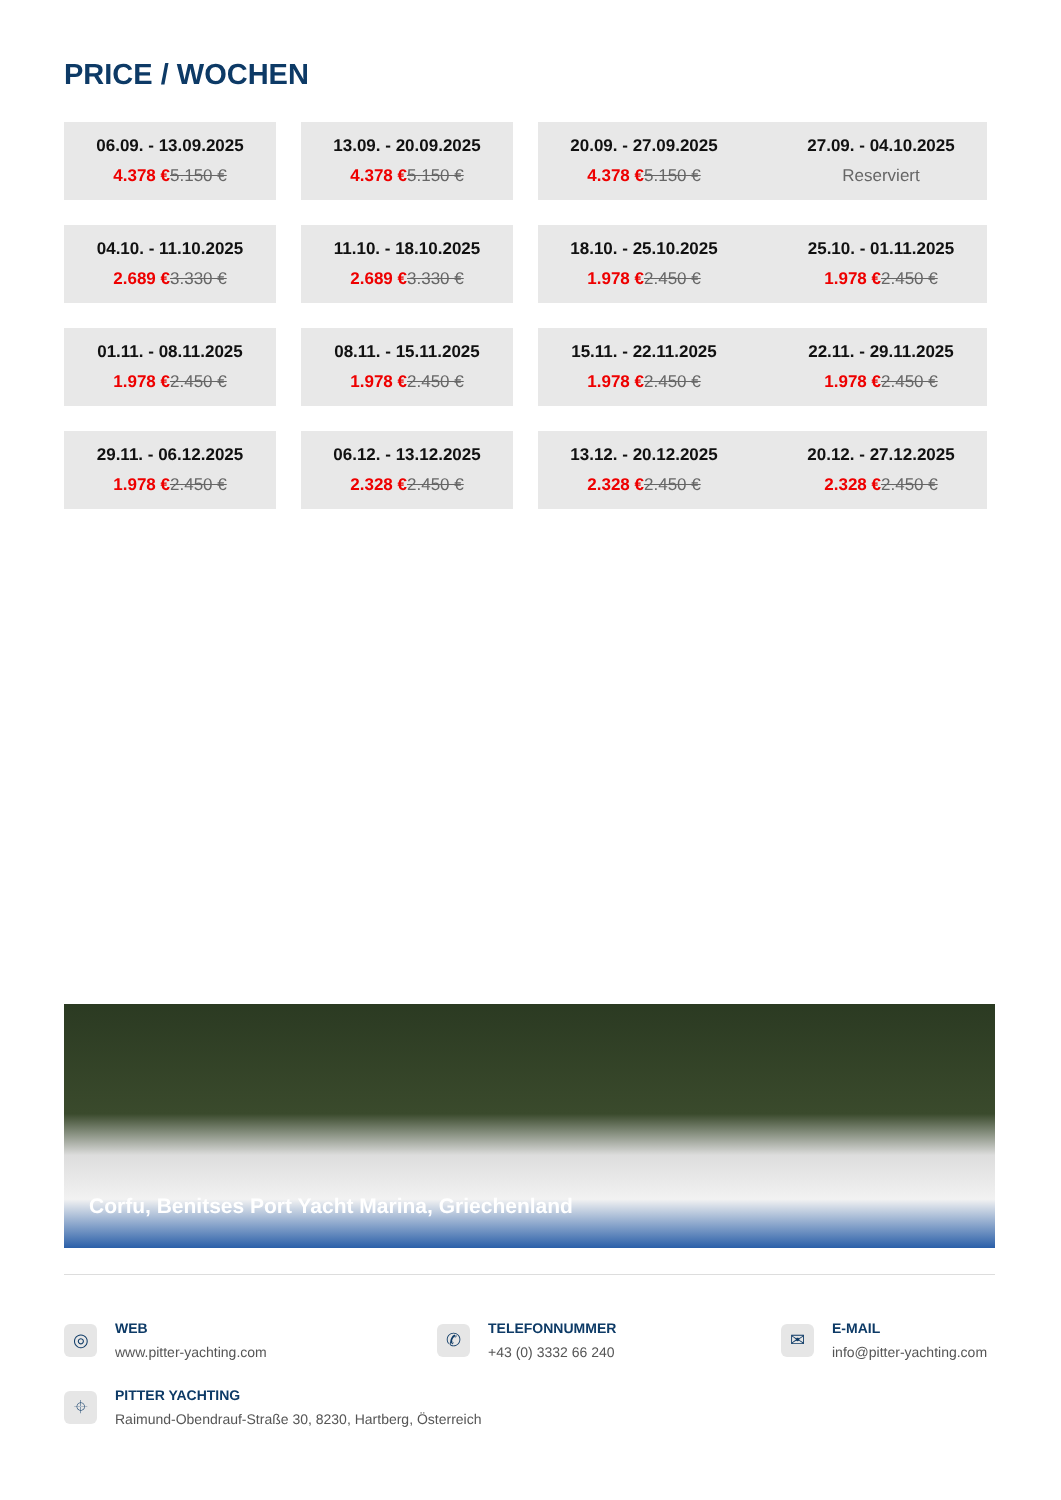PRICE / WOCHEN
| 06.09. - 13.09.2025 4.378 € 5.150 € | | 13.09. - 20.09.2025 4.378 € 5.150 € | | 20.09. - 27.09.2025 4.378 € 5.150 € | | 27.09. - 04.10.2025 Reserviert |
| 04.10. - 11.10.2025 2.689 € 3.330 € | | 11.10. - 18.10.2025 2.689 € 3.330 € | | 18.10. - 25.10.2025 1.978 € 2.450 € | | 25.10. - 01.11.2025 1.978 € 2.450 € |
| 01.11. - 08.11.2025 1.978 € 2.450 € | | 08.11. - 15.11.2025 1.978 € 2.450 € | | 15.11. - 22.11.2025 1.978 € 2.450 € | | 22.11. - 29.11.2025 1.978 € 2.450 € |
| 29.11. - 06.12.2025 1.978 € 2.450 € | | 06.12. - 13.12.2025 2.328 € 2.450 € | | 13.12. - 20.12.2025 2.328 € 2.450 € | | 20.12. - 27.12.2025 2.328 € 2.450 € |
Corfu, Benitses Port Yacht Marina, Griechenland
◎
WEB
www.pitter-yachting.com
✆
TELEFONNUMMER
+43 (0) 3332 66 240
✉
E-MAIL
info@pitter-yachting.com
⌖
PITTER YACHTING
Raimund-Obendrauf-Straße 30, 8230, Hartberg, Österreich